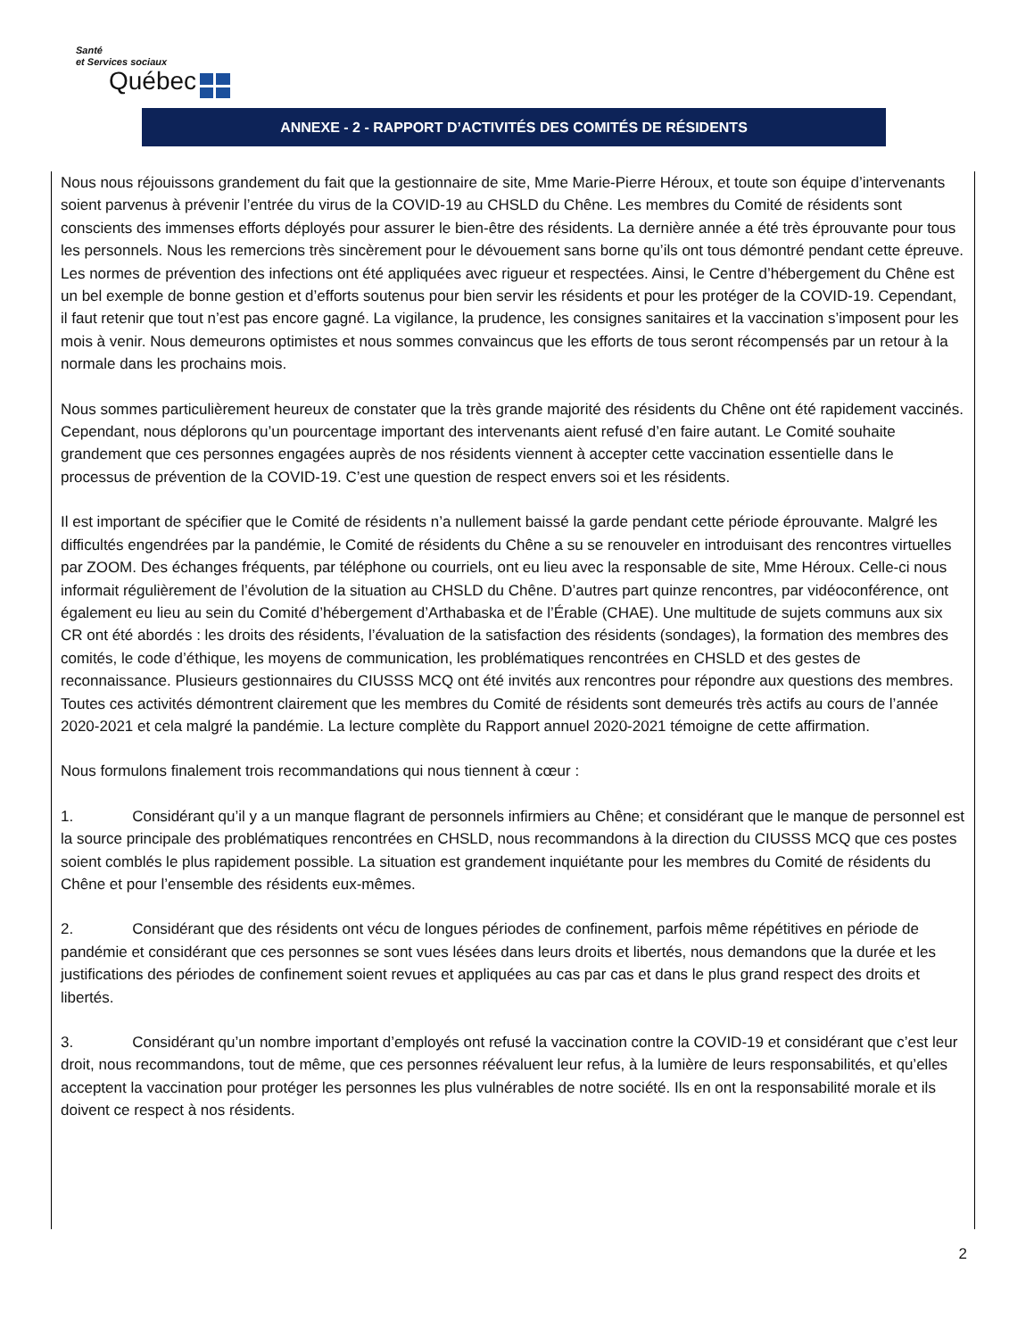Santé
et Services sociaux
Québec
ANNEXE - 2 - RAPPORT D’ACTIVITÉS DES COMITÉS DE RÉSIDENTS
Nous nous réjouissons grandement du fait que la gestionnaire de site, Mme Marie-Pierre Héroux, et toute son équipe d’intervenants soient parvenus à prévenir l’entrée du virus de la COVID-19 au CHSLD du Chêne. Les membres du Comité de résidents sont conscients des immenses efforts déployés pour assurer le bien-être des résidents. La dernière année a été très éprouvante pour tous les personnels. Nous les remercions très sincèrement pour le dévouement sans borne qu’ils ont tous démontré pendant cette épreuve. Les normes de prévention des infections ont été appliquées avec rigueur et respectées. Ainsi, le Centre d’hébergement du Chêne est un bel exemple de bonne gestion et d’efforts soutenus pour bien servir les résidents et pour les protéger de la COVID-19. Cependant, il faut retenir que tout n’est pas encore gagné. La vigilance, la prudence, les consignes sanitaires et la vaccination s’imposent pour les mois à venir. Nous demeurons optimistes et nous sommes convaincus que les efforts de tous seront récompensés par un retour à la normale dans les prochains mois.
Nous sommes particulièrement heureux de constater que la très grande majorité des résidents du Chêne ont été rapidement vaccinés. Cependant, nous déplorons qu’un pourcentage important des intervenants aient refusé d’en faire autant. Le Comité souhaite grandement que ces personnes engagées auprès de nos résidents viennent à accepter cette vaccination essentielle dans le processus de prévention de la COVID-19. C’est une question de respect envers soi et les résidents.
Il est important de spécifier que le Comité de résidents n’a nullement baissé la garde pendant cette période éprouvante. Malgré les difficultés engendrées par la pandémie, le Comité de résidents du Chêne a su se renouveler en introduisant des rencontres virtuelles par ZOOM. Des échanges fréquents, par téléphone ou courriels, ont eu lieu avec la responsable de site, Mme Héroux. Celle-ci nous informait régulièrement de l’évolution de la situation au CHSLD du Chêne. D’autres part quinze rencontres, par vidéoconférence, ont également eu lieu au sein du Comité d’hébergement d’Arthabaska et de l’Érable (CHAE). Une multitude de sujets communs aux six CR ont été abordés : les droits des résidents, l’évaluation de la satisfaction des résidents (sondages), la formation des membres des comités, le code d’éthique, les moyens de communication, les problématiques rencontrées en CHSLD et des gestes de reconnaissance. Plusieurs gestionnaires du CIUSSS MCQ ont été invités aux rencontres pour répondre aux questions des membres. Toutes ces activités démontrent clairement que les membres du Comité de résidents sont demeurés très actifs au cours de l’année 2020-2021 et cela malgré la pandémie. La lecture complète du Rapport annuel 2020-2021 témoigne de cette affirmation.
Nous formulons finalement trois recommandations qui nous tiennent à cœur :
1. Considérant qu’il y a un manque flagrant de personnels infirmiers au Chêne; et considérant que le manque de personnel est la source principale des problématiques rencontrées en CHSLD, nous recommandons à la direction du CIUSSS MCQ que ces postes soient comblés le plus rapidement possible. La situation est grandement inquiétante pour les membres du Comité de résidents du Chêne et pour l’ensemble des résidents eux-mêmes.
2. Considérant que des résidents ont vécu de longues périodes de confinement, parfois même répétitives en période de pandémie et considérant que ces personnes se sont vues lésées dans leurs droits et libertés, nous demandons que la durée et les justifications des périodes de confinement soient revues et appliquées au cas par cas et dans le plus grand respect des droits et libertés.
3. Considérant qu’un nombre important d’employés ont refusé la vaccination contre la COVID-19 et considérant que c’est leur droit, nous recommandons, tout de même, que ces personnes réévaluent leur refus, à la lumière de leurs responsabilités, et qu’elles acceptent la vaccination pour protéger les personnes les plus vulnérables de notre société. Ils en ont la responsabilité morale et ils doivent ce respect à nos résidents.
2